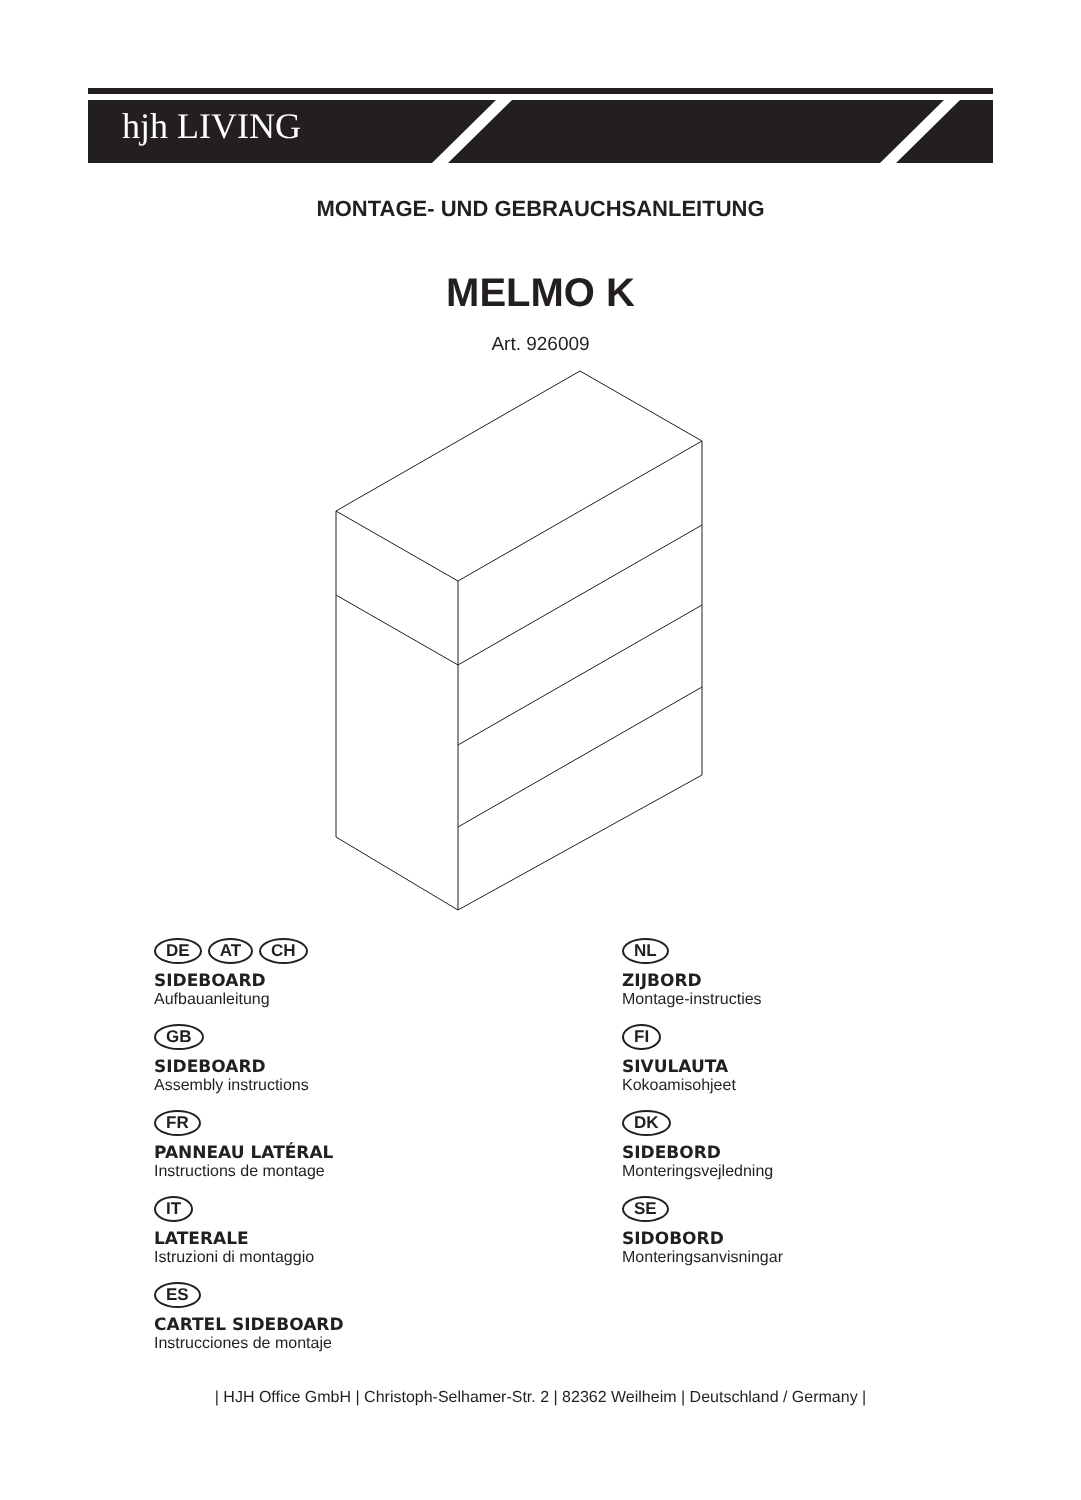hjh LIVING
MONTAGE- UND GEBRAUCHSANLEITUNG
MELMO K
Art. 926009
DE AT CH
SIDEBOARD
Aufbauanleitung
GB
SIDEBOARD
Assembly instructions
FR
PANNEAU LATÉRAL
Instructions de montage
IT
LATERALE
Istruzioni di montaggio
ES
CARTEL SIDEBOARD
Instrucciones de montaje
NL
ZIJBORD
Montage-instructies
FI
SIVULAUTA
Kokoamisohjeet
DK
SIDEBORD
Monteringsvejledning
SE
SIDOBORD
Monteringsanvisningar
| HJH Office GmbH | Christoph-Selhamer-Str. 2 | 82362 Weilheim | Deutschland / Germany |